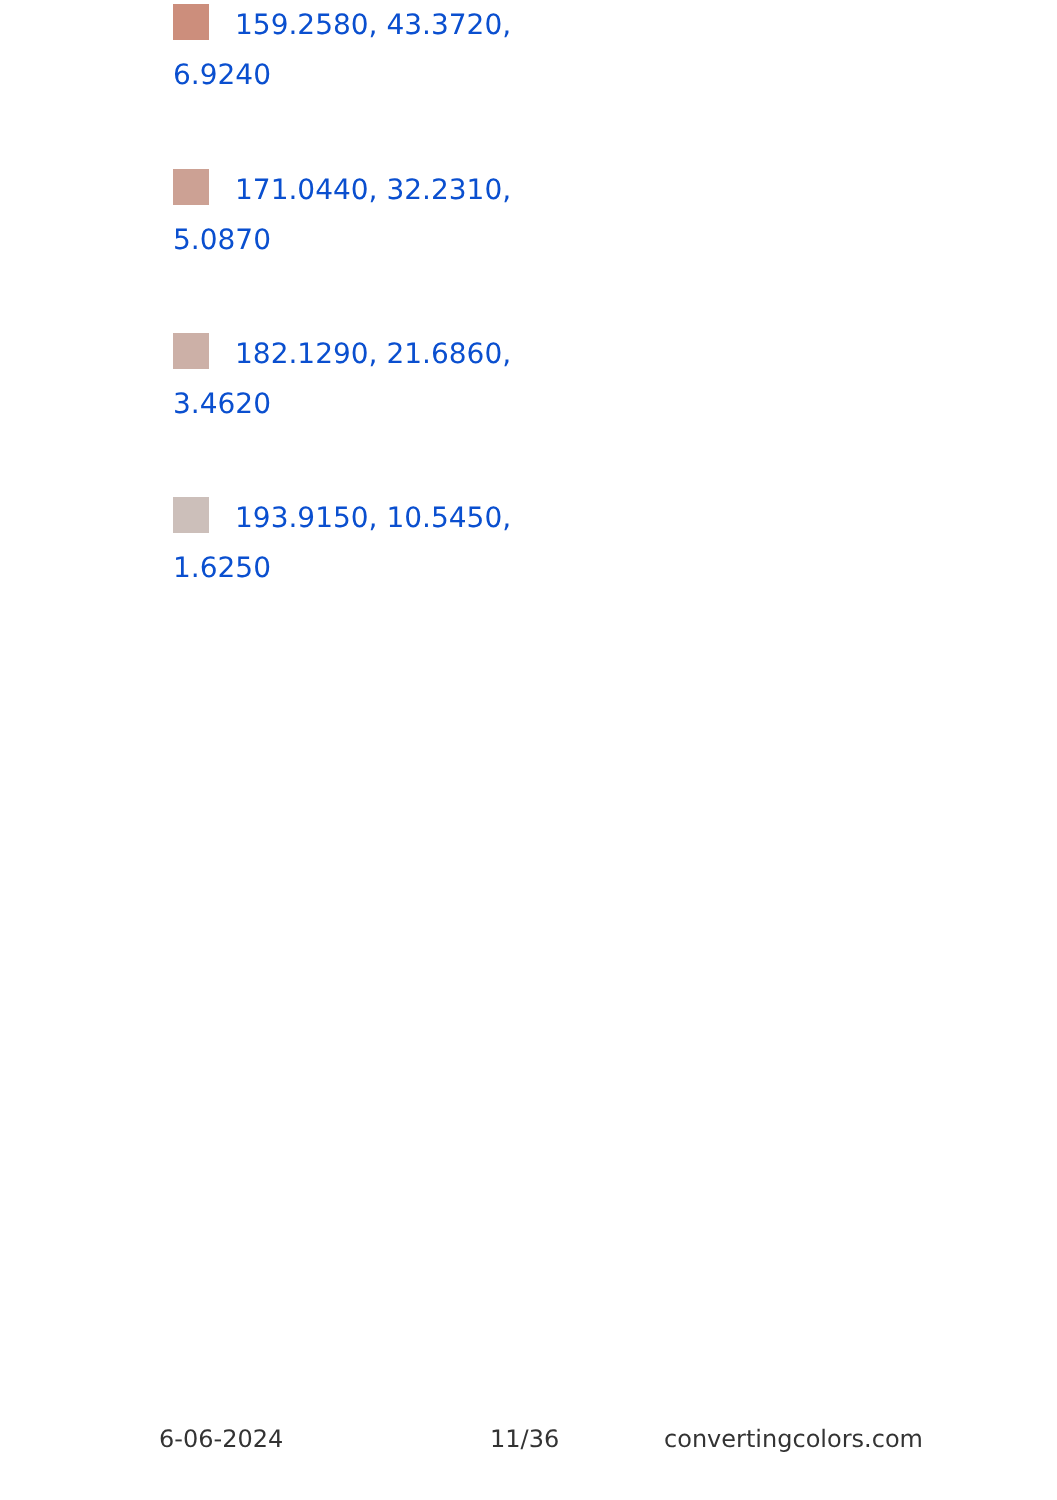159.2580, 43.3720, 6.9240
171.0440, 32.2310, 5.0870
182.1290, 21.6860, 3.4620
193.9150, 10.5450, 1.6250
6-06-2024 11/36 convertingcolors.com